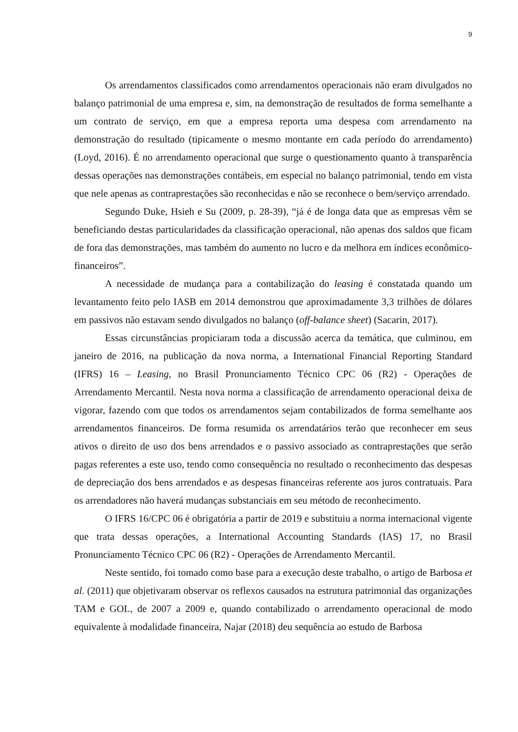9
Os arrendamentos classificados como arrendamentos operacionais não eram divulgados no balanço patrimonial de uma empresa e, sim, na demonstração de resultados de forma semelhante a um contrato de serviço, em que a empresa reporta uma despesa com arrendamento na demonstração do resultado (tipicamente o mesmo montante em cada período do arrendamento) (Loyd, 2016). É no arrendamento operacional que surge o questionamento quanto à transparência dessas operações nas demonstrações contábeis, em especial no balanço patrimonial, tendo em vista que nele apenas as contraprestações são reconhecidas e não se reconhece o bem/serviço arrendado.
Segundo Duke, Hsieh e Su (2009, p. 28-39), “já é de longa data que as empresas vêm se beneficiando destas particularidades da classificação operacional, não apenas dos saldos que ficam de fora das demonstrações, mas também do aumento no lucro e da melhora em índices econômico-financeiros”.
A necessidade de mudança para a contabilização do leasing é constatada quando um levantamento feito pelo IASB em 2014 demonstrou que aproximadamente 3,3 trilhões de dólares em passivos não estavam sendo divulgados no balanço (off-balance sheet) (Sacarin, 2017).
Essas circunstâncias propiciaram toda a discussão acerca da temática, que culminou, em janeiro de 2016, na publicação da nova norma, a International Financial Reporting Standard (IFRS) 16 – Leasing, no Brasil Pronunciamento Técnico CPC 06 (R2) - Operações de Arrendamento Mercantil. Nesta nova norma a classificação de arrendamento operacional deixa de vigorar, fazendo com que todos os arrendamentos sejam contabilizados de forma semelhante aos arrendamentos financeiros. De forma resumida os arrendatários terão que reconhecer em seus ativos o direito de uso dos bens arrendados e o passivo associado as contraprestações que serão pagas referentes a este uso, tendo como consequência no resultado o reconhecimento das despesas de depreciação dos bens arrendados e as despesas financeiras referente aos juros contratuais. Para os arrendadores não haverá mudanças substanciais em seu método de reconhecimento.
O IFRS 16/CPC 06 é obrigatória a partir de 2019 e substituiu a norma internacional vigente que trata dessas operações, a International Accounting Standards (IAS) 17, no Brasil Pronunciamento Técnico CPC 06 (R2) - Operações de Arrendamento Mercantil.
Neste sentido, foi tomado como base para a execução deste trabalho, o artigo de Barbosa et al. (2011) que objetivaram observar os reflexos causados na estrutura patrimonial das organizações TAM e GOL, de 2007 a 2009 e, quando contabilizado o arrendamento operacional de modo equivalente à modalidade financeira, Najar (2018) deu sequência ao estudo de Barbosa